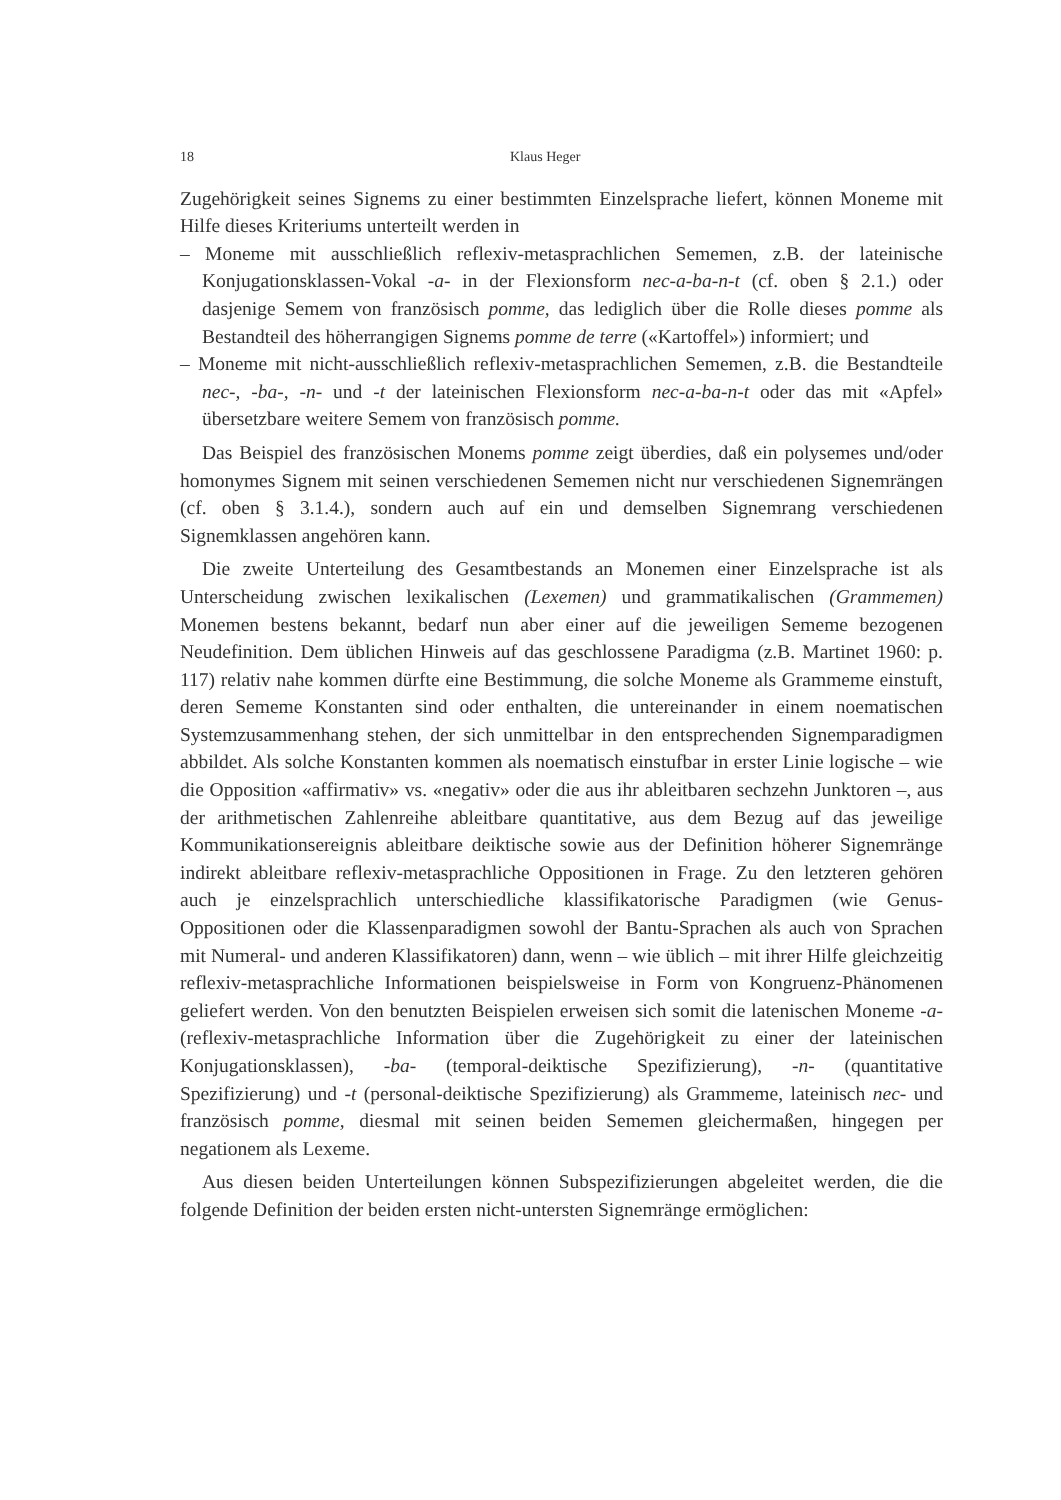18 Klaus Heger
Zugehörigkeit seines Signems zu einer bestimmten Einzelsprache liefert, können Moneme mit Hilfe dieses Kriteriums unterteilt werden in
– Moneme mit ausschließlich reflexiv-metasprachlichen Sememen, z.B. der lateinische Konjugationsklassen-Vokal -a- in der Flexionsform nec-a-ba-n-t (cf. oben § 2.1.) oder dasjenige Semem von französisch pomme, das lediglich über die Rolle dieses pomme als Bestandteil des höherrangigen Signems pomme de terre («Kartoffel») informiert; und
– Moneme mit nicht-ausschließlich reflexiv-metasprachlichen Sememen, z.B. die Bestandteile nec-, -ba-, -n- und -t der lateinischen Flexionsform nec-a-ba-n-t oder das mit «Apfel» übersetzbare weitere Semem von französisch pomme.
Das Beispiel des französischen Monems pomme zeigt überdies, daß ein polysemes und/oder homonymes Signem mit seinen verschiedenen Sememen nicht nur verschiedenen Signemrängen (cf. oben § 3.1.4.), sondern auch auf ein und demselben Signemrang verschiedenen Signemklassen angehören kann.
Die zweite Unterteilung des Gesamtbestands an Monemen einer Einzelsprache ist als Unterscheidung zwischen lexikalischen (Lexemen) und grammatikalischen (Grammemen) Monemen bestens bekannt, bedarf nun aber einer auf die jeweiligen Sememe bezogenen Neudefinition. Dem üblichen Hinweis auf das geschlossene Paradigma (z.B. Martinet 1960: p. 117) relativ nahe kommen dürfte eine Bestimmung, die solche Moneme als Grammeme einstuft, deren Sememe Konstanten sind oder enthalten, die untereinander in einem noematischen Systemzusammenhang stehen, der sich unmittelbar in den entsprechenden Signemparadigmen abbildet. Als solche Konstanten kommen als noematisch einstufbar in erster Linie logische – wie die Opposition «affirmativ» vs. «negativ» oder die aus ihr ableitbaren sechzehn Junktoren –, aus der arithmetischen Zahlenreihe ableitbare quantitative, aus dem Bezug auf das jeweilige Kommunikationsereignis ableitbare deiktische sowie aus der Definition höherer Signemränge indirekt ableitbare reflexiv-metasprachliche Oppositionen in Frage. Zu den letzteren gehören auch je einzelsprachlich unterschiedliche klassifikatorische Paradigmen (wie Genus-Oppositionen oder die Klassenparadigmen sowohl der Bantu-Sprachen als auch von Sprachen mit Numeral- und anderen Klassifikatoren) dann, wenn – wie üblich – mit ihrer Hilfe gleichzeitig reflexiv-metasprachliche Informationen beispielsweise in Form von Kongruenz-Phänomenen geliefert werden. Von den benutzten Beispielen erweisen sich somit die latenischen Moneme -a- (reflexiv-metasprachliche Information über die Zugehörigkeit zu einer der lateinischen Konjugationsklassen), -ba- (temporal-deiktische Spezifizierung), -n- (quantitative Spezifizierung) und -t (personal-deiktische Spezifizierung) als Grammeme, lateinisch nec- und französisch pomme, diesmal mit seinen beiden Sememen gleichermaßen, hingegen per negationem als Lexeme.
Aus diesen beiden Unterteilungen können Subspezifizierungen abgeleitet werden, die die folgende Definition der beiden ersten nicht-untersten Signemränge ermöglichen: